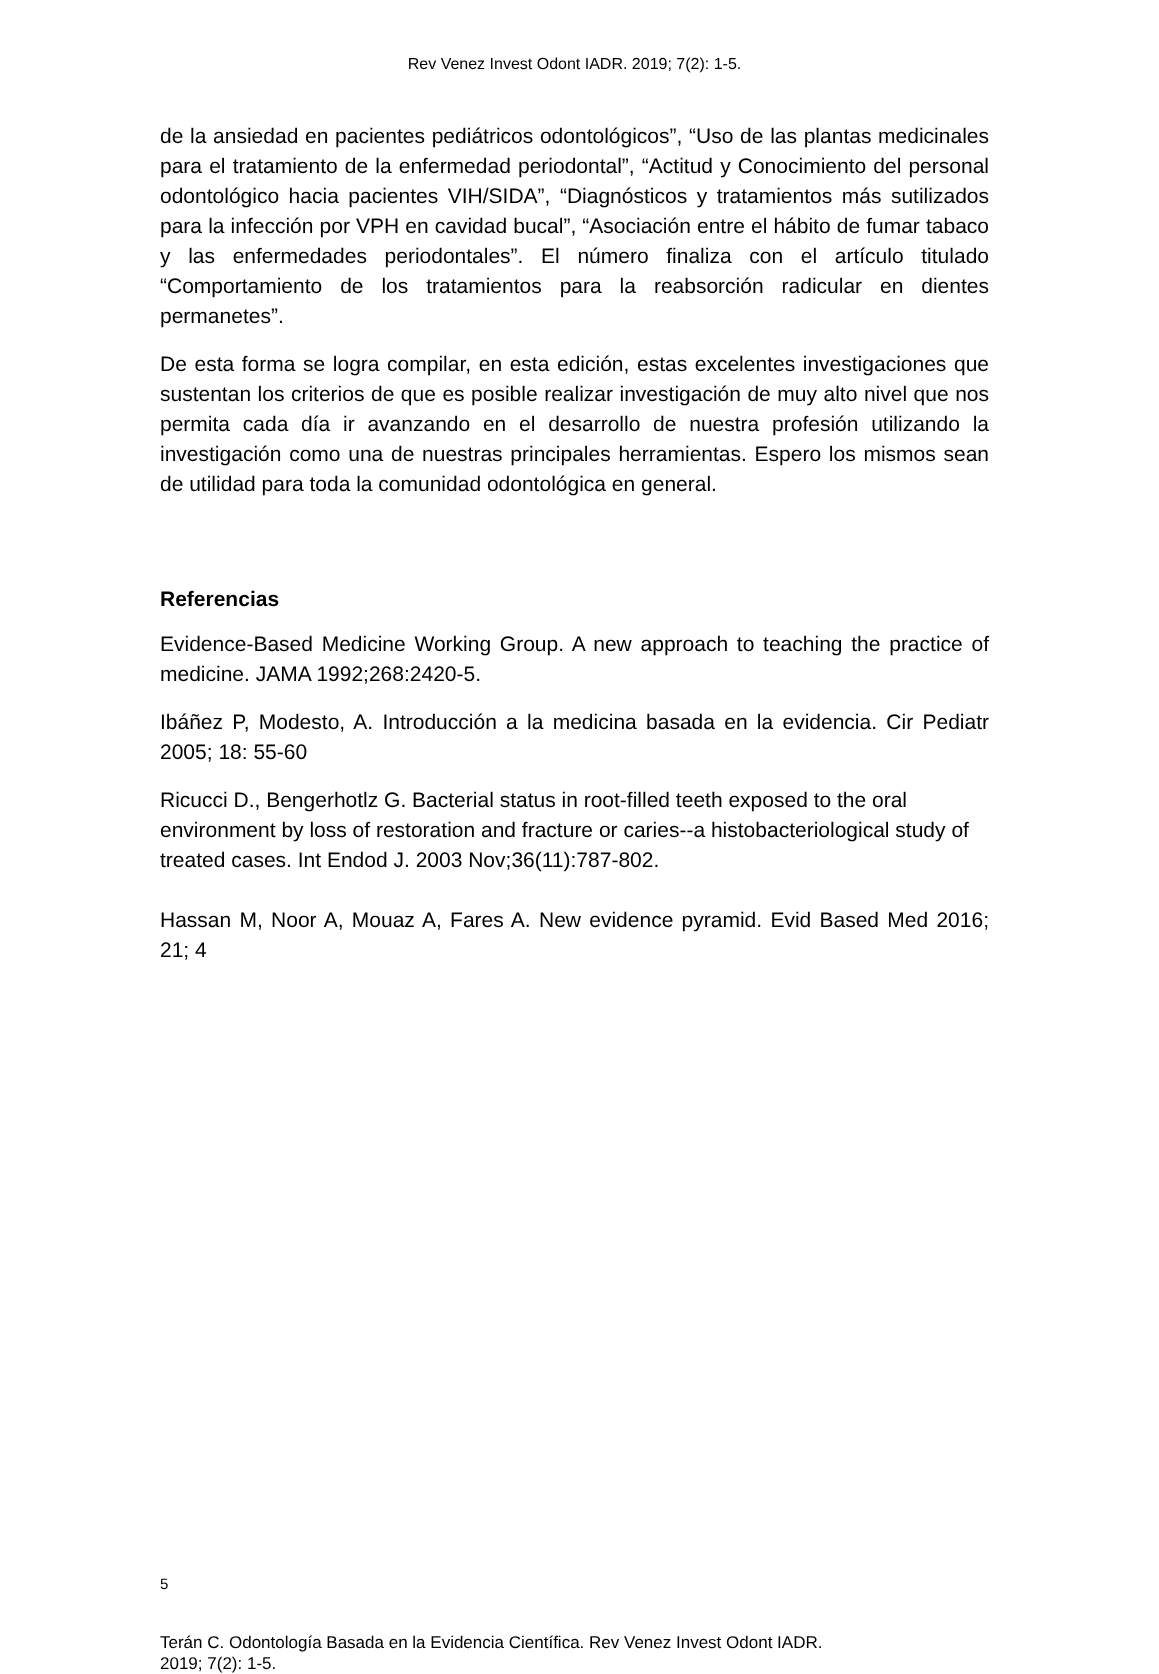Rev Venez Invest Odont IADR. 2019; 7(2): 1-5.
de la ansiedad en pacientes pediátricos odontológicos”, “Uso de las plantas medicinales para el tratamiento de la enfermedad periodontal”, “Actitud y Conocimiento del personal odontológico hacia pacientes VIH/SIDA”, “Diagnósticos y tratamientos más sutilizados para la infección por VPH en cavidad bucal”, “Asociación entre el hábito de fumar tabaco y las enfermedades periodontales”. El número finaliza con el artículo titulado “Comportamiento de los tratamientos para la reabsorción radicular en dientes permanetes”.
De esta forma se logra compilar, en esta edición, estas excelentes investigaciones que sustentan los criterios de que es posible realizar investigación de muy alto nivel que nos permita cada día ir avanzando en el desarrollo de nuestra profesión utilizando la investigación como una de nuestras principales herramientas. Espero los mismos sean de utilidad para toda la comunidad odontológica en general.
Referencias
Evidence-Based Medicine Working Group. A new approach to teaching the practice of medicine. JAMA 1992;268:2420-5.
Ibáñez P, Modesto, A. Introducción a la medicina basada en la evidencia. Cir Pediatr 2005; 18: 55-60
Ricucci D., Bengerhotlz G. Bacterial status in root-filled teeth exposed to the oral environment by loss of restoration and fracture or caries--a histobacteriological study of treated cases. Int Endod J. 2003 Nov;36(11):787-802.
Hassan M, Noor A, Mouaz A, Fares A. New evidence pyramid. Evid Based Med 2016; 21; 4
5
Terán C. Odontología Basada en la Evidencia Científica. Rev Venez Invest Odont IADR.
2019; 7(2): 1-5.